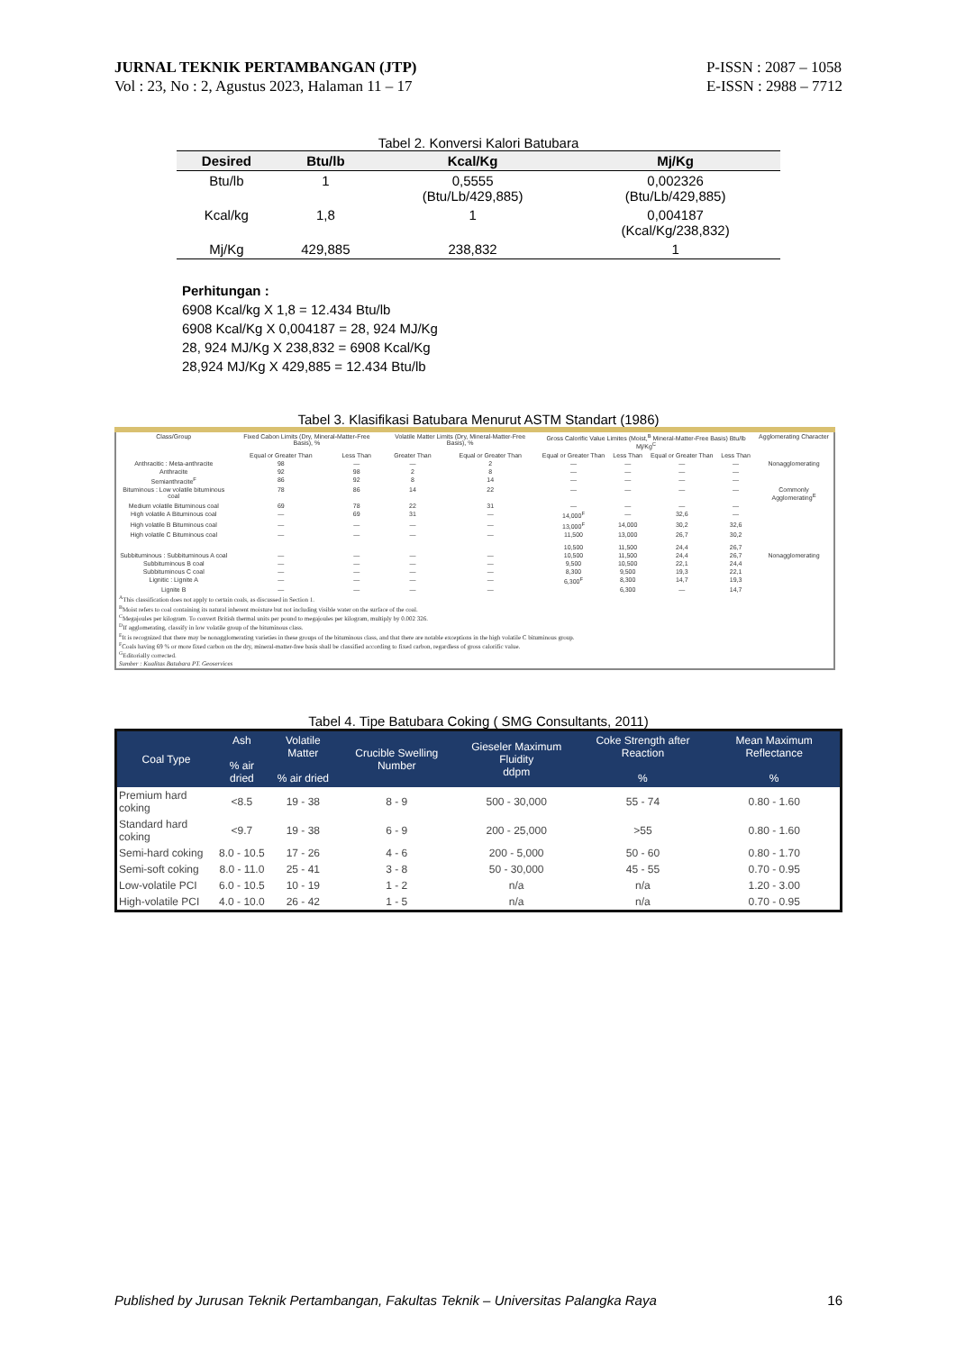JURNAL TEKNIK PERTAMBANGAN (JTP)
Vol : 23, No : 2, Agustus 2023, Halaman 11 – 17
P-ISSN : 2087 – 1058
E-ISSN : 2988 – 7712
Tabel 2. Konversi Kalori Batubara
| Desired | Btu/lb | Kcal/Kg | Mj/Kg |
| --- | --- | --- | --- |
| Btu/lb | 1 | 0,5555 (Btu/Lb/429,885) | 0,002326 (Btu/Lb/429,885) |
| Kcal/kg | 1,8 | 1 | 0,004187 (Kcal/Kg/238,832) |
| Mj/Kg | 429,885 | 238,832 | 1 |
Perhitungan :
6908 Kcal/kg X 1,8 = 12.434 Btu/lb
6908 Kcal/Kg X 0,004187 = 28, 924 MJ/Kg
28, 924 MJ/Kg X 238,832 = 6908 Kcal/Kg
28,924 MJ/Kg X 429,885 = 12.434 Btu/lb
Tabel 3. Klasifikasi Batubara Menurut ASTM Standart (1986)
| Class/Group | Fixed Cabon Limits (Dry, Mineral-Matter-Free Basis), % | | Volatile Matter Limits (Dry, Mineral-Matter-Free Basis), % | | Gross Calorific Value Limites (Moist,<sup>B</sup> Mineral-Matter-Free Basis) Btu/lb Mj/Kg<sup>C</sup> | | | | Agglomerating Character |
| --- | --- | --- | --- | --- | --- | --- | --- | --- | --- |
| | Equal or Greater Than | Less Than | Greater Than | Equal or Greater Than | Equal or Greater Than | Less Than | Equal or Greater Than | Less Than | |
| Anthracitic : Meta-anthracite | 98 | — | — | 2 | — | — | — | — | Nonagglomerating |
| Anthracite | 92 | 98 | 2 | 8 | — | — | — | — | |
| Semianthracite<sup>F</sup> | 86 | 92 | 8 | 14 | — | — | — | — | |
| Bituminous : Low volatile bituminous coal | 78 | 86 | 14 | 22 | — | — | — | — | Commonly Agglomerating<sup>E</sup> |
| Medium volatile Bituminous coal | 69 | 78 | 22 | 31 | — | — | — | — | |
| High volatile A Bituminous coal | — | 69 | 31 | — | 14,000<sup>F</sup> | — | 32,6 | — | |
| High volatile B Bituminous coal | — | — | — | — | 13,000<sup>F</sup> | 14,000 | 30,2 | 32,6 | |
| High volatile C Bituminous coal | — | — | — | — | 11,500 10,500 | 13,000 11,500 | 26,7 24,4 | 30,2 26,7 | |
| Subbituminous : Subbituminous A coal | — | — | — | — | 10,500 | 11,500 | 24,4 | 26,7 | Nonagglomerating |
| Subbituminous B coal | — | — | — | — | 9,500 | 10,500 | 22,1 | 24,4 | |
| Subbituminous C coal | — | — | — | — | 8,300 | 9,500 | 19,3 | 22,1 | |
| Lignitic : Lignite A | — | — | — | — | 6,300<sup>F</sup> | 8,300 | 14,7 | 19,3 | |
| Lignite B | — | — | — | — | | 6,300 | — | 14,7 | |
| <sup>A</sup>This classification does not apply to certain coals, as discussed in Section 1. <sup>B</sup>Moist refers to coal containing its natural inherent moisture but not including visible water on the surface of the coal. <sup>C</sup>Megajoules per kilogram. To convert British thermal units per pound to megajoules per kilogram, multiply by 0.002 326. <sup>D</sup>If agglomerating, classify in low volatile group of the bituminous class. <sup>E</sup>It is recognized that there may be nonagglomerating varieties in these groups of the bituminous class, and that there are notable exceptions in the high volatile C bituminous group. <sup>F</sup>Coals having 69 % or more fixed carbon on the dry, mineral-matter-free basis shall be classified according to fixed carbon, regardless of gross calorific value. <sup>G</sup>Editorially corrected. Sumber : Kualitas Batubara PT. Geoservices | | | | | | | | | |
Tabel 4. Tipe Batubara Coking ( SMG Consultants, 2011)
| Coal Type | Ash % air dried | Volatile Matter % air dried | Crucible Swelling Number | Gieseler Maximum Fluidity ddpm | Coke Strength after Reaction % | Mean Maximum Reflectance % |
| --- | --- | --- | --- | --- | --- | --- |
| Premium hard coking | <8.5 | 19 - 38 | 8 - 9 | 500 - 30,000 | 55 - 74 | 0.80 - 1.60 |
| Standard hard coking | <9.7 | 19 - 38 | 6 - 9 | 200 - 25,000 | >55 | 0.80 - 1.60 |
| Semi-hard coking | 8.0 - 10.5 | 17 - 26 | 4 - 6 | 200 - 5,000 | 50 - 60 | 0.80 - 1.70 |
| Semi-soft coking | 8.0 - 11.0 | 25 - 41 | 3 - 8 | 50 - 30,000 | 45 - 55 | 0.70 - 0.95 |
| Low-volatile PCI | 6.0 - 10.5 | 10 - 19 | 1 - 2 | n/a | n/a | 1.20 - 3.00 |
| High-volatile PCI | 4.0 - 10.0 | 26 - 42 | 1 - 5 | n/a | n/a | 0.70 - 0.95 |
Published by Jurusan Teknik Pertambangan, Fakultas Teknik – Universitas Palangka Raya 16